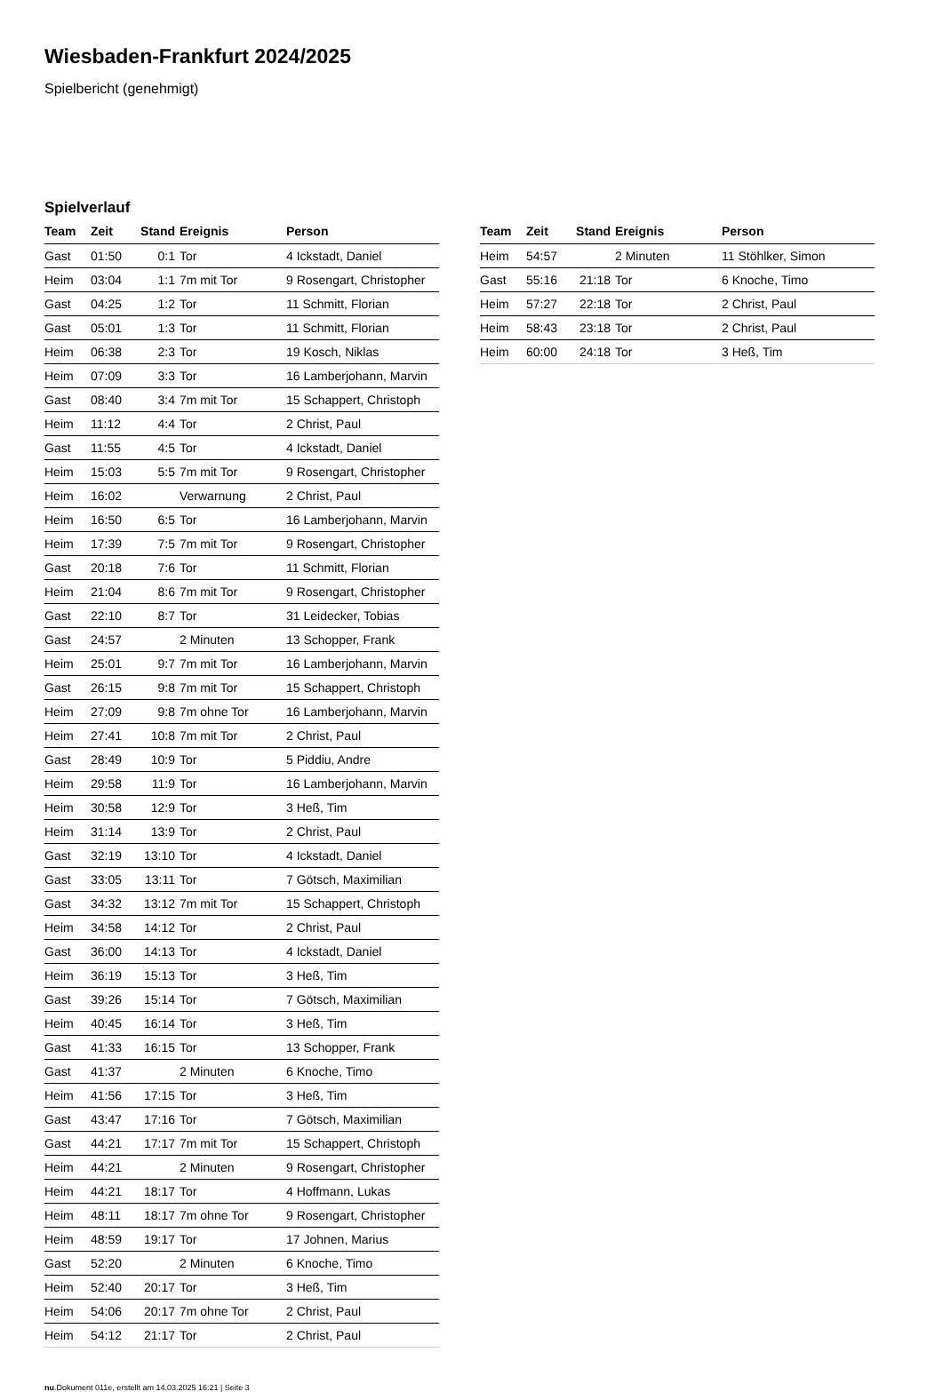Wiesbaden-Frankfurt 2024/2025
Spielbericht (genehmigt)
Spielverlauf
| Team | Zeit | Stand | Ereignis | Person |
| --- | --- | --- | --- | --- |
| Gast | 01:50 | 0:1 | Tor | 4 Ickstadt, Daniel |
| Heim | 03:04 | 1:1 | 7m mit Tor | 9 Rosengart, Christopher |
| Gast | 04:25 | 1:2 | Tor | 11 Schmitt, Florian |
| Gast | 05:01 | 1:3 | Tor | 11 Schmitt, Florian |
| Heim | 06:38 | 2:3 | Tor | 19 Kosch, Niklas |
| Heim | 07:09 | 3:3 | Tor | 16 Lamberjohann, Marvin |
| Gast | 08:40 | 3:4 | 7m mit Tor | 15 Schappert, Christoph |
| Heim | 11:12 | 4:4 | Tor | 2 Christ, Paul |
| Gast | 11:55 | 4:5 | Tor | 4 Ickstadt, Daniel |
| Heim | 15:03 | 5:5 | 7m mit Tor | 9 Rosengart, Christopher |
| Heim | 16:02 | | Verwarnung | 2 Christ, Paul |
| Heim | 16:50 | 6:5 | Tor | 16 Lamberjohann, Marvin |
| Heim | 17:39 | 7:5 | 7m mit Tor | 9 Rosengart, Christopher |
| Gast | 20:18 | 7:6 | Tor | 11 Schmitt, Florian |
| Heim | 21:04 | 8:6 | 7m mit Tor | 9 Rosengart, Christopher |
| Gast | 22:10 | 8:7 | Tor | 31 Leidecker, Tobias |
| Gast | 24:57 | | 2 Minuten | 13 Schopper, Frank |
| Heim | 25:01 | 9:7 | 7m mit Tor | 16 Lamberjohann, Marvin |
| Gast | 26:15 | 9:8 | 7m mit Tor | 15 Schappert, Christoph |
| Heim | 27:09 | 9:8 | 7m ohne Tor | 16 Lamberjohann, Marvin |
| Heim | 27:41 | 10:8 | 7m mit Tor | 2 Christ, Paul |
| Gast | 28:49 | 10:9 | Tor | 5 Piddiu, Andre |
| Heim | 29:58 | 11:9 | Tor | 16 Lamberjohann, Marvin |
| Heim | 30:58 | 12:9 | Tor | 3 Heß, Tim |
| Heim | 31:14 | 13:9 | Tor | 2 Christ, Paul |
| Gast | 32:19 | 13:10 | Tor | 4 Ickstadt, Daniel |
| Gast | 33:05 | 13:11 | Tor | 7 Götsch, Maximilian |
| Gast | 34:32 | 13:12 | 7m mit Tor | 15 Schappert, Christoph |
| Heim | 34:58 | 14:12 | Tor | 2 Christ, Paul |
| Gast | 36:00 | 14:13 | Tor | 4 Ickstadt, Daniel |
| Heim | 36:19 | 15:13 | Tor | 3 Heß, Tim |
| Gast | 39:26 | 15:14 | Tor | 7 Götsch, Maximilian |
| Heim | 40:45 | 16:14 | Tor | 3 Heß, Tim |
| Gast | 41:33 | 16:15 | Tor | 13 Schopper, Frank |
| Gast | 41:37 | | 2 Minuten | 6 Knoche, Timo |
| Heim | 41:56 | 17:15 | Tor | 3 Heß, Tim |
| Gast | 43:47 | 17:16 | Tor | 7 Götsch, Maximilian |
| Gast | 44:21 | 17:17 | 7m mit Tor | 15 Schappert, Christoph |
| Heim | 44:21 | | 2 Minuten | 9 Rosengart, Christopher |
| Heim | 44:21 | 18:17 | Tor | 4 Hoffmann, Lukas |
| Heim | 48:11 | 18:17 | 7m ohne Tor | 9 Rosengart, Christopher |
| Heim | 48:59 | 19:17 | Tor | 17 Johnen, Marius |
| Gast | 52:20 | | 2 Minuten | 6 Knoche, Timo |
| Heim | 52:40 | 20:17 | Tor | 3 Heß, Tim |
| Heim | 54:06 | 20:17 | 7m ohne Tor | 2 Christ, Paul |
| Heim | 54:12 | 21:17 | Tor | 2 Christ, Paul |
| Team | Zeit | Stand | Ereignis | Person |
| --- | --- | --- | --- | --- |
| Heim | 54:57 | | 2 Minuten | 11 Stöhlker, Simon |
| Gast | 55:16 | 21:18 | Tor | 6 Knoche, Timo |
| Heim | 57:27 | 22:18 | Tor | 2 Christ, Paul |
| Heim | 58:43 | 23:18 | Tor | 2 Christ, Paul |
| Heim | 60:00 | 24:18 | Tor | 3 Heß, Tim |
nu.Dokument 011e, erstellt am 14.03.2025 16:21 | Seite 3